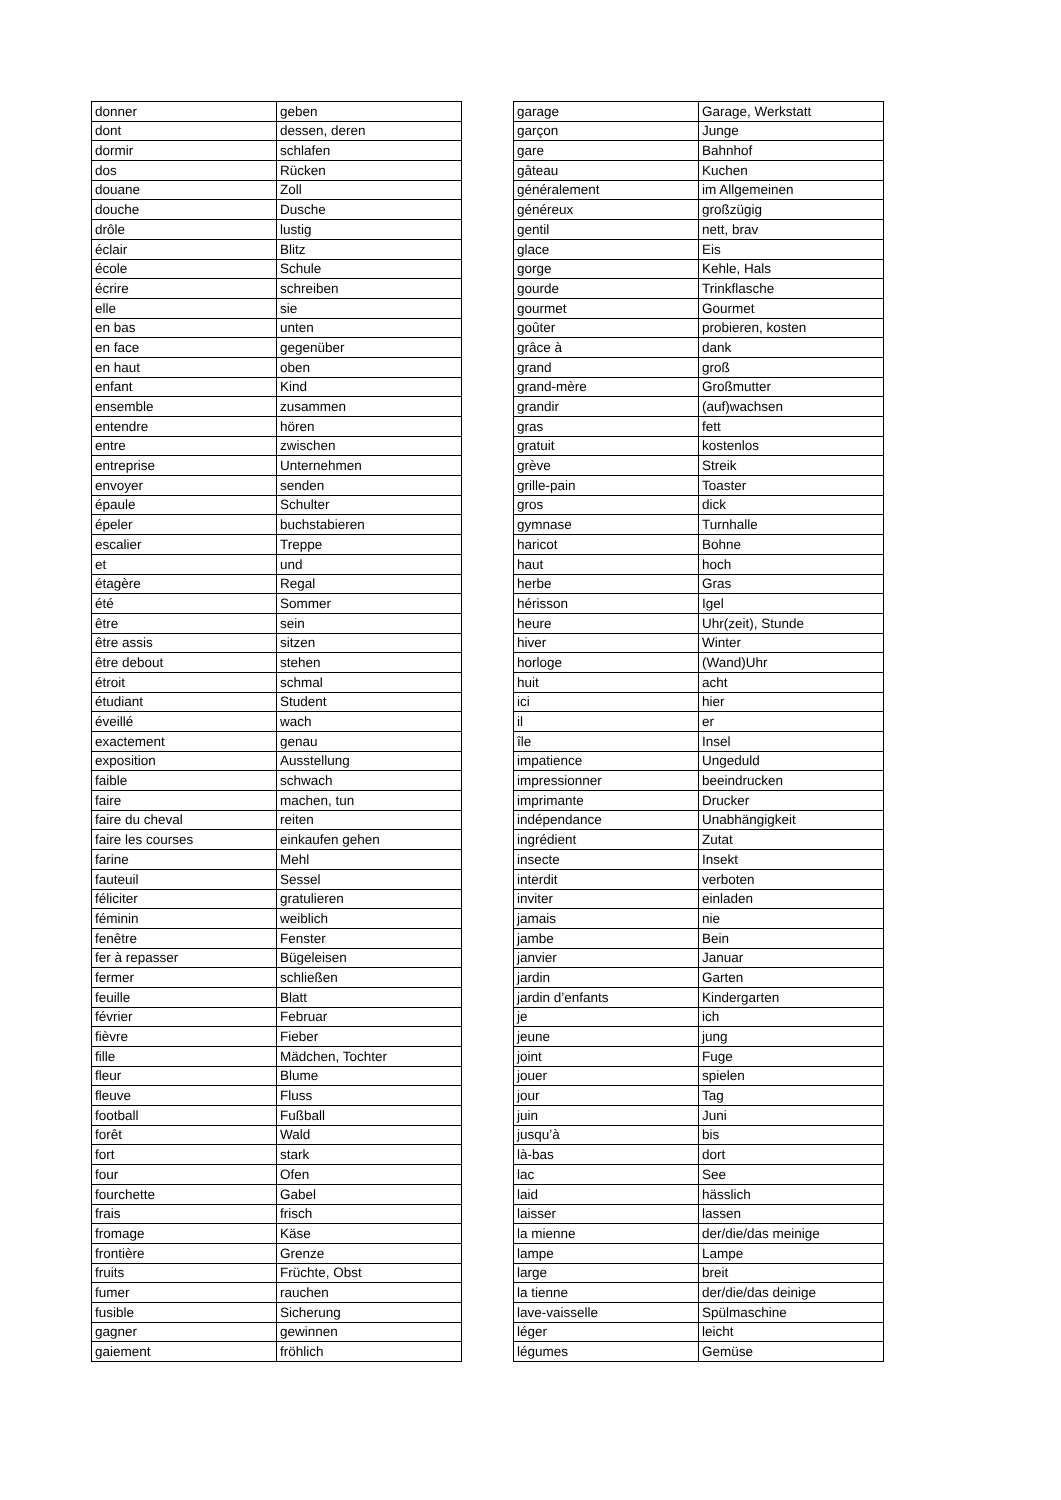| donner | geben |
| dont | dessen, deren |
| dormir | schlafen |
| dos | Rücken |
| douane | Zoll |
| douche | Dusche |
| drôle | lustig |
| éclair | Blitz |
| école | Schule |
| écrire | schreiben |
| elle | sie |
| en bas | unten |
| en face | gegenüber |
| en haut | oben |
| enfant | Kind |
| ensemble | zusammen |
| entendre | hören |
| entre | zwischen |
| entreprise | Unternehmen |
| envoyer | senden |
| épaule | Schulter |
| épeler | buchstabieren |
| escalier | Treppe |
| et | und |
| étagère | Regal |
| été | Sommer |
| être | sein |
| être assis | sitzen |
| être debout | stehen |
| étroit | schmal |
| étudiant | Student |
| éveillé | wach |
| exactement | genau |
| exposition | Ausstellung |
| faible | schwach |
| faire | machen, tun |
| faire du cheval | reiten |
| faire les courses | einkaufen gehen |
| farine | Mehl |
| fauteuil | Sessel |
| féliciter | gratulieren |
| féminin | weiblich |
| fenêtre | Fenster |
| fer à repasser | Bügeleisen |
| fermer | schließen |
| feuille | Blatt |
| février | Februar |
| fièvre | Fieber |
| fille | Mädchen, Tochter |
| fleur | Blume |
| fleuve | Fluss |
| football | Fußball |
| forêt | Wald |
| fort | stark |
| four | Ofen |
| fourchette | Gabel |
| frais | frisch |
| fromage | Käse |
| frontière | Grenze |
| fruits | Früchte, Obst |
| fumer | rauchen |
| fusible | Sicherung |
| gagner | gewinnen |
| gaiement | fröhlich |
| garage | Garage, Werkstatt |
| garçon | Junge |
| gare | Bahnhof |
| gâteau | Kuchen |
| généralement | im Allgemeinen |
| généreux | großzügig |
| gentil | nett, brav |
| glace | Eis |
| gorge | Kehle, Hals |
| gourde | Trinkflasche |
| gourmet | Gourmet |
| goûter | probieren, kosten |
| grâce à | dank |
| grand | groß |
| grand-mère | Großmutter |
| grandir | (auf)wachsen |
| gras | fett |
| gratuit | kostenlos |
| grève | Streik |
| grille-pain | Toaster |
| gros | dick |
| gymnase | Turnhalle |
| haricot | Bohne |
| haut | hoch |
| herbe | Gras |
| hérisson | Igel |
| heure | Uhr(zeit), Stunde |
| hiver | Winter |
| horloge | (Wand)Uhr |
| huit | acht |
| ici | hier |
| il | er |
| île | Insel |
| impatience | Ungeduld |
| impressionner | beeindrucken |
| imprimante | Drucker |
| indépendance | Unabhängigkeit |
| ingrédient | Zutat |
| insecte | Insekt |
| interdit | verboten |
| inviter | einladen |
| jamais | nie |
| jambe | Bein |
| janvier | Januar |
| jardin | Garten |
| jardin d’enfants | Kindergarten |
| je | ich |
| jeune | jung |
| joint | Fuge |
| jouer | spielen |
| jour | Tag |
| juin | Juni |
| jusqu’à | bis |
| là-bas | dort |
| lac | See |
| laid | hässlich |
| laisser | lassen |
| la mienne | der/die/das meinige |
| lampe | Lampe |
| large | breit |
| la tienne | der/die/das deinige |
| lave-vaisselle | Spülmaschine |
| léger | leicht |
| légumes | Gemüse |